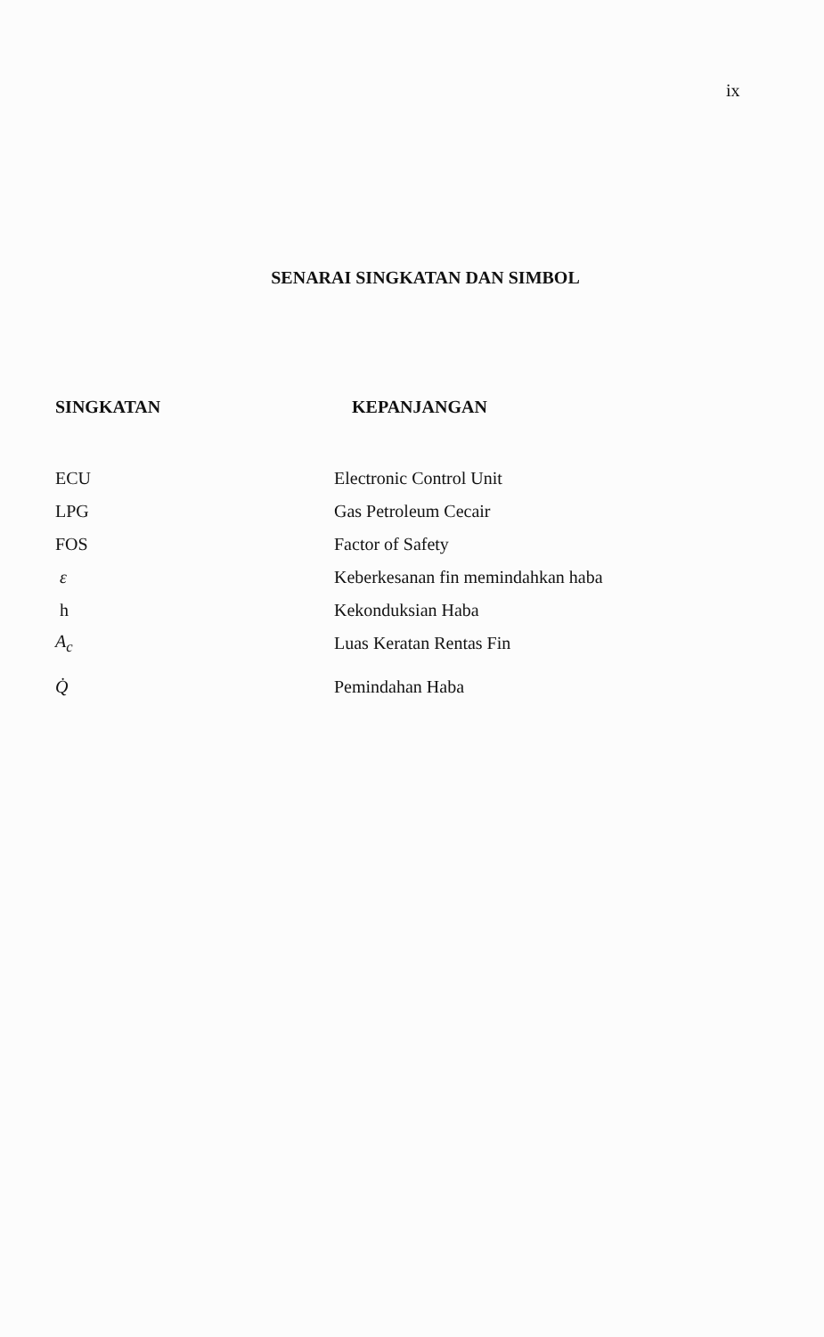ix
SENARAI SINGKATAN DAN SIMBOL
| SINGKATAN | KEPANJANGAN |
| --- | --- |
| ECU | Electronic Control Unit |
| LPG | Gas Petroleum Cecair |
| FOS | Factor of Safety |
| ε | Keberkesanan fin memindahkan haba |
| h | Kekonduksian Haba |
| A<sub>c</sub> | Luas Keratan Rentas Fin |
| Q̇ | Pemindahan Haba |